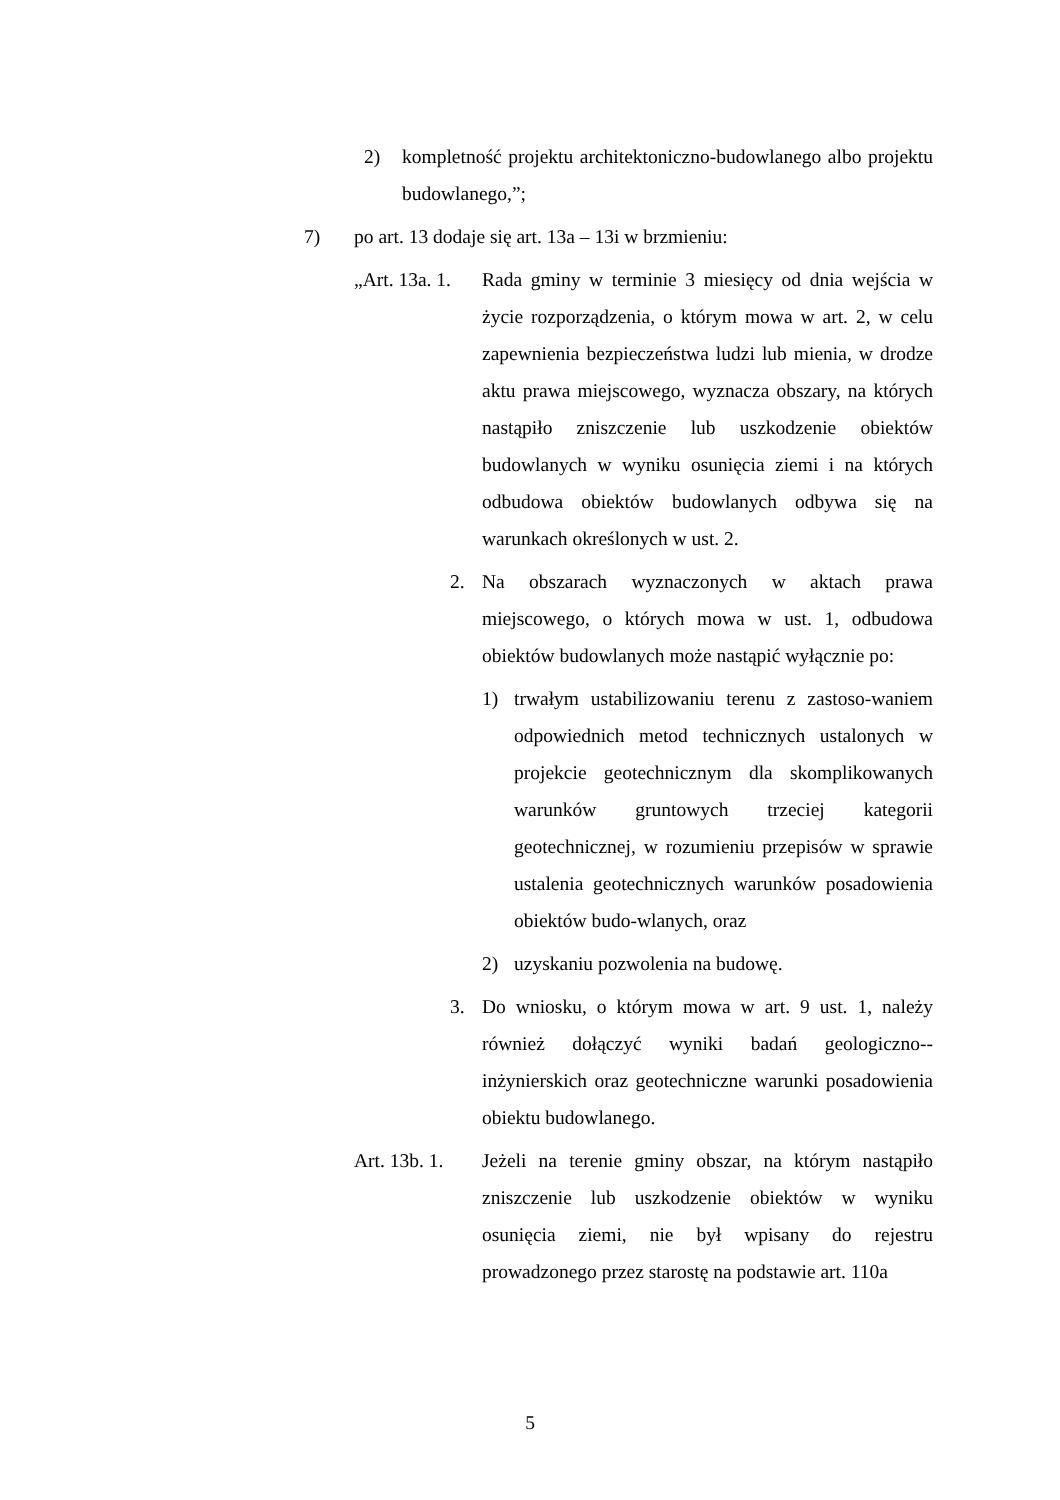2) kompletność projektu architektoniczno-budowlanego albo projektu budowlanego,”;
7) po art. 13 dodaje się art. 13a – 13i w brzmieniu:
„Art. 13a. 1. Rada gminy w terminie 3 miesięcy od dnia wejścia w życie rozporządzenia, o którym mowa w art. 2, w celu zapewnienia bezpieczeństwa ludzi lub mienia, w drodze aktu prawa miejscowego, wyznacza obszary, na których nastąpiło zniszczenie lub uszkodzenie obiektów budowlanych w wyniku osunięcia ziemi i na których odbudowa obiektów budowlanych odbywa się na warunkach określonych w ust. 2.
2. Na obszarach wyznaczonych w aktach prawa miejscowego, o których mowa w ust. 1, odbudowa obiektów budowlanych może nastąpić wyłącznie po:
1) trwałym ustabilizowaniu terenu z zastoso-waniem odpowiednich metod technicznych ustalonych w projekcie geotechnicznym dla skomplikowanych warunków gruntowych trzeciej kategorii geotechnicznej, w rozumieniu przepisów w sprawie ustalenia geotechnicznych warunków posadowienia obiektów budo-wlanych, oraz
2) uzyskaniu pozwolenia na budowę.
3. Do wniosku, o którym mowa w art. 9 ust. 1, należy również dołączyć wyniki badań geologiczno--inżynierskich oraz geotechniczne warunki posadowienia obiektu budowlanego.
Art. 13b. 1. Jeżeli na terenie gminy obszar, na którym nastąpiło zniszczenie lub uszkodzenie obiektów w wyniku osunięcia ziemi, nie był wpisany do rejestru prowadzonego przez starostę na podstawie art. 110a
5